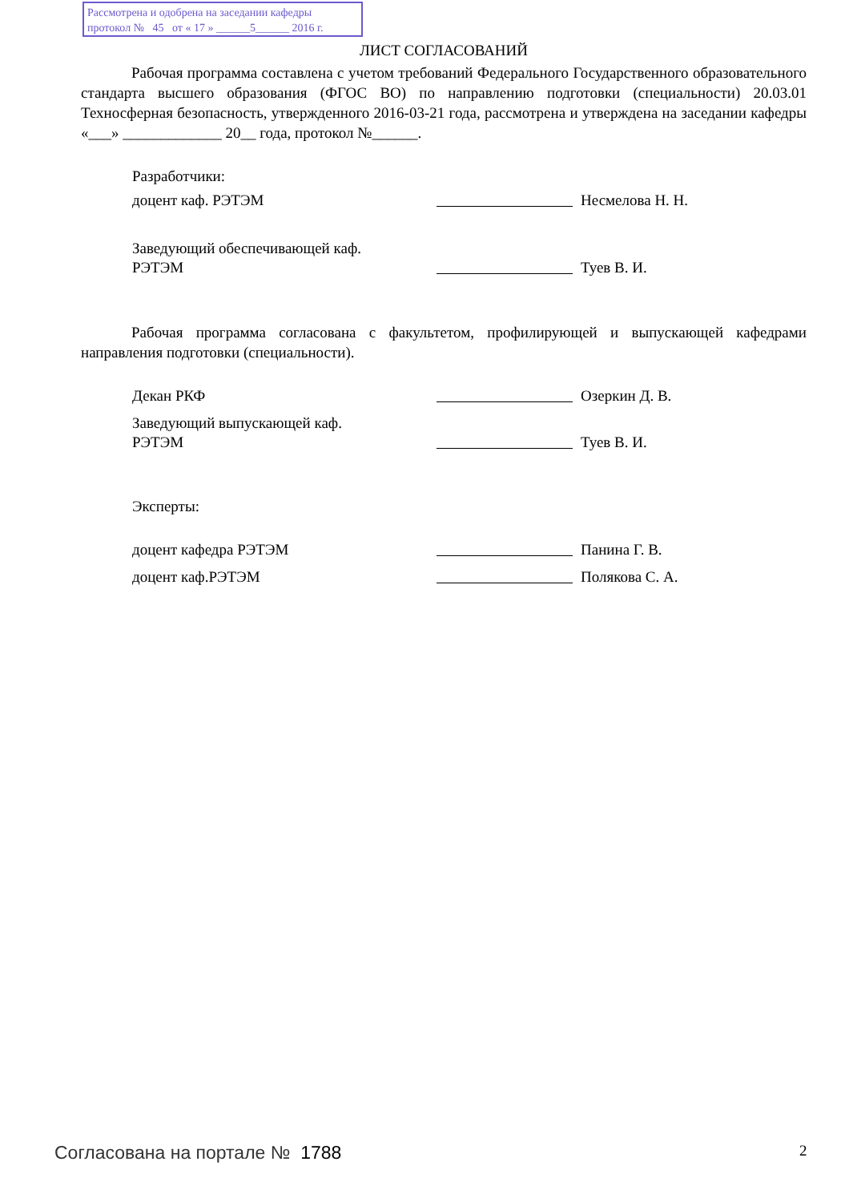Рассмотрена и одобрена на заседании кафедры
протокол № 45 от « 17 » ______5______ 2016 г.
ЛИСТ СОГЛАСОВАНИЙ
Рабочая программа составлена с учетом требований Федерального Государственного образовательного стандарта высшего образования (ФГОС ВО) по направлению подготовки (специальности) 20.03.01 Техносферная безопасность, утвержденного 2016-03-21 года, рассмотрена и утверждена на заседании кафедры «___» _____________ 20__ года, протокол №______.
Разработчики:
доцент каф. РЭТЭМ Несмелова Н. Н.
Заведующий обеспечивающей каф.
РЭТЭМ Туев В. И.
Рабочая программа согласована с факультетом, профилирующей и выпускающей кафедрами направления подготовки (специальности).
Декан РКФ Озеркин Д. В.
Заведующий выпускающей каф.
РЭТЭМ Туев В. И.
Эксперты:
доцент кафедра РЭТЭМ Панина Г. В.
доцент каф.РЭТЭМ Полякова С. А.
Согласована на портале № 1788 2